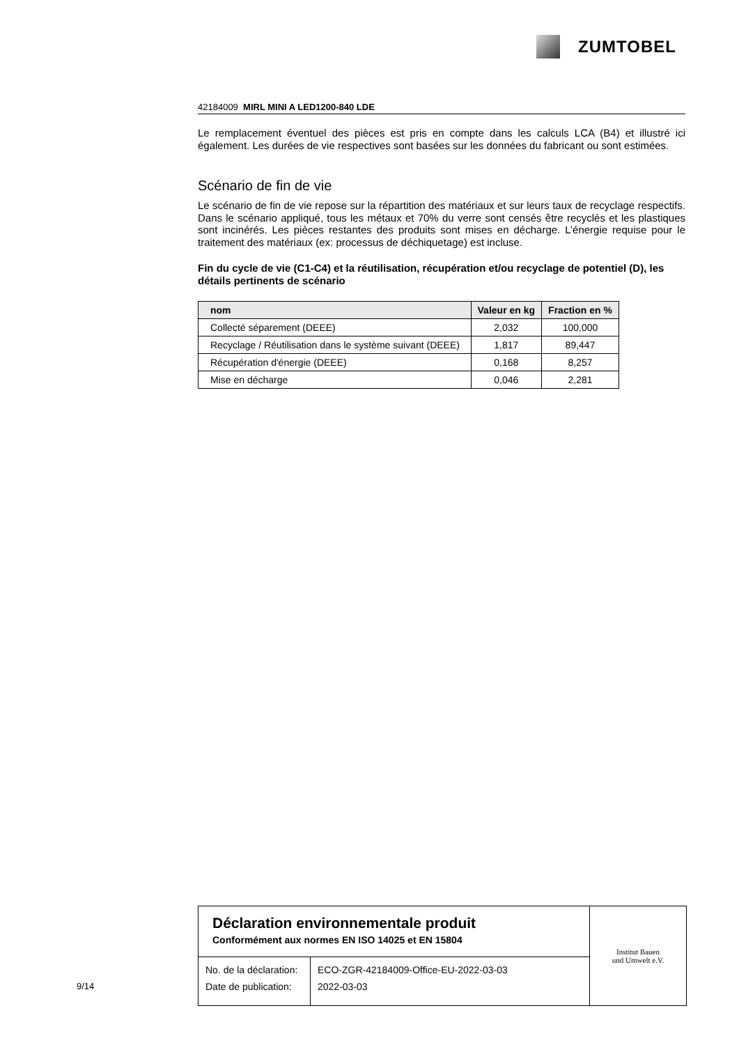ZUMTOBEL
42184009 MIRL MINI A LED1200-840 LDE
Le remplacement éventuel des pièces est pris en compte dans les calculs LCA (B4) et illustré ici également. Les durées de vie respectives sont basées sur les données du fabricant ou sont estimées.
Scénario de fin de vie
Le scénario de fin de vie repose sur la répartition des matériaux et sur leurs taux de recyclage respectifs. Dans le scénario appliqué, tous les métaux et 70% du verre sont censés être recyclés et les plastiques sont incinérés. Les pièces restantes des produits sont mises en décharge. L’énergie requise pour le traitement des matériaux (ex: processus de déchiquetage) est incluse.
Fin du cycle de vie (C1-C4) et la réutilisation, récupération et/ou recyclage de potentiel (D), les détails pertinents de scénario
| nom | Valeur en kg | Fraction en % |
| --- | --- | --- |
| Collecté séparement (DEEE) | 2,032 | 100,000 |
| Recyclage / Réutilisation dans le système suivant (DEEE) | 1,817 | 89,447 |
| Récupération d'énergie (DEEE) | 0,168 | 8,257 |
| Mise en décharge | 0,046 | 2,281 |
Déclaration environnementale produit
Conformément aux normes EN ISO 14025 et EN 15804
| No. de la déclaration: | ECO-ZGR-42184009-Office-EU-2022-03-03 |
| Date de publication: | 2022-03-03 |
Institut Bauen
und Umwelt e.V.
9/14